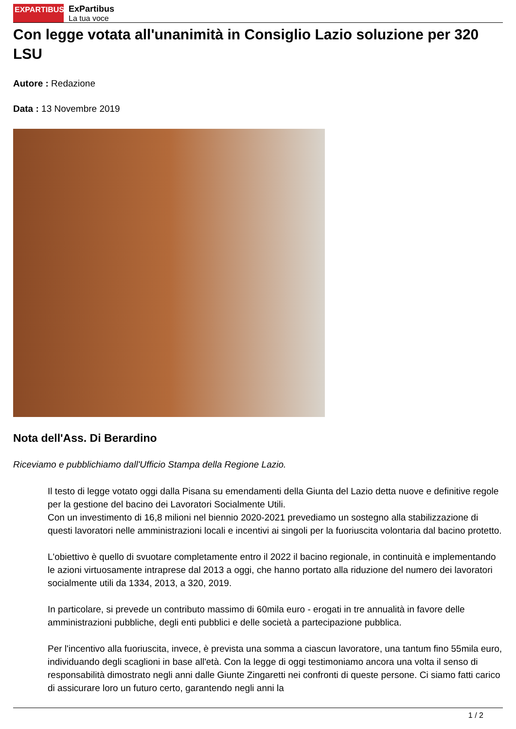EXPARTIBUS
ExPartibus
La tua voce
Con legge votata all'unanimità in Consiglio Lazio soluzione per 320 LSU
Autore : Redazione
Data : 13 Novembre 2019
Nota dell'Ass. Di Berardino
Riceviamo e pubblichiamo dall'Ufficio Stampa della Regione Lazio.
Il testo di legge votato oggi dalla Pisana su emendamenti della Giunta del Lazio detta nuove e definitive regole per la gestione del bacino dei Lavoratori Socialmente Utili.
Con un investimento di 16,8 milioni nel biennio 2020-2021 prevediamo un sostegno alla stabilizzazione di questi lavoratori nelle amministrazioni locali e incentivi ai singoli per la fuoriuscita volontaria dal bacino protetto.
L'obiettivo è quello di svuotare completamente entro il 2022 il bacino regionale, in continuità e implementando le azioni virtuosamente intraprese dal 2013 a oggi, che hanno portato alla riduzione del numero dei lavoratori socialmente utili da 1334, 2013, a 320, 2019.
In particolare, si prevede un contributo massimo di 60mila euro - erogati in tre annualità in favore delle amministrazioni pubbliche, degli enti pubblici e delle società a partecipazione pubblica.
Per l'incentivo alla fuoriuscita, invece, è prevista una somma a ciascun lavoratore, una tantum fino 55mila euro, individuando degli scaglioni in base all'età. Con la legge di oggi testimoniamo ancora una volta il senso di responsabilità dimostrato negli anni dalle Giunte Zingaretti nei confronti di queste persone. Ci siamo fatti carico di assicurare loro un futuro certo, garantendo negli anni la
1 / 2